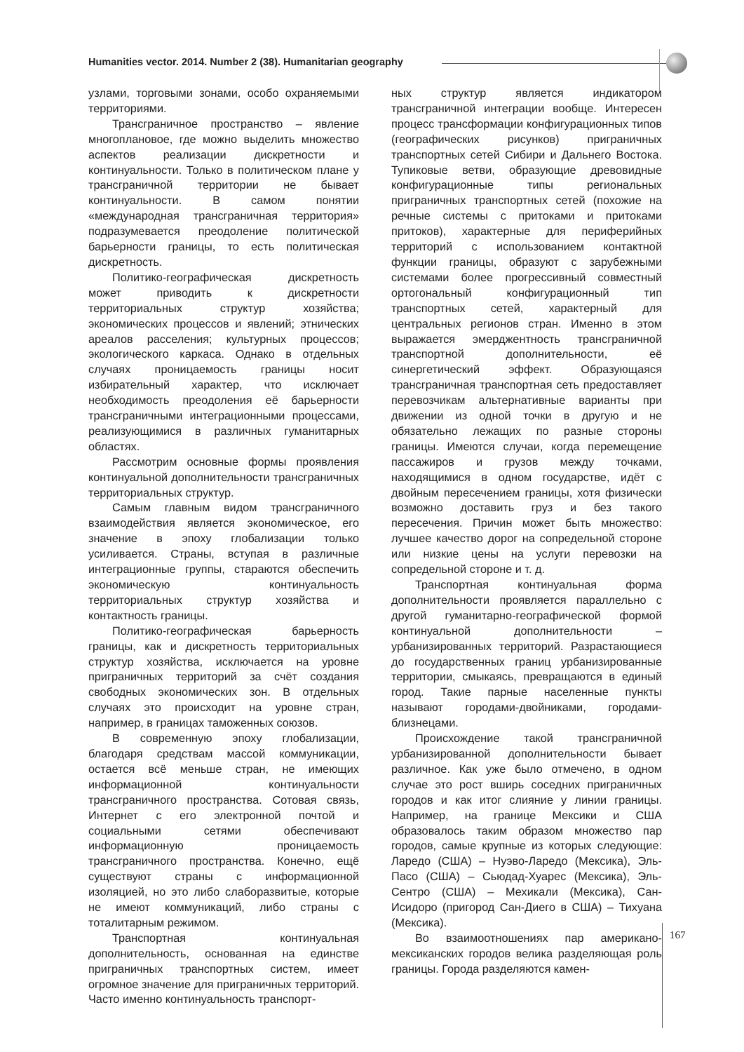Humanities vector. 2014. Number 2 (38). Humanitarian geography
узлами, торговыми зонами, особо охраняемыми территориями.
Трансграничное пространство – явление многоплановое, где можно выделить множество аспектов реализации дискретности и континуальности. Только в политическом плане у трансграничной территории не бывает континуальности. В самом понятии «международная трансграничная территория» подразумевается преодоление политической барьерности границы, то есть политическая дискретность.
Политико-географическая дискретность может приводить к дискретности территориальных структур хозяйства; экономических процессов и явлений; этнических ареалов расселения; культурных процессов; экологического каркаса. Однако в отдельных случаях проницаемость границы носит избирательный характер, что исключает необходимость преодоления её барьерности трансграничными интеграционными процессами, реализующимися в различных гуманитарных областях.
Рассмотрим основные формы проявления континуальной дополнительности трансграничных территориальных структур.
Самым главным видом трансграничного взаимодействия является экономическое, его значение в эпоху глобализации только усиливается. Страны, вступая в различные интеграционные группы, стараются обеспечить экономическую континуальность территориальных структур хозяйства и контактность границы.
Политико-географическая барьерность границы, как и дискретность территориальных структур хозяйства, исключается на уровне приграничных территорий за счёт создания свободных экономических зон. В отдельных случаях это происходит на уровне стран, например, в границах таможенных союзов.
В современную эпоху глобализации, благодаря средствам массой коммуникации, остается всё меньше стран, не имеющих информационной континуальности трансграничного пространства. Сотовая связь, Интернет с его электронной почтой и социальными сетями обеспечивают информационную проницаемость трансграничного пространства. Конечно, ещё существуют страны с информационной изоляцией, но это либо слаборазвитые, которые не имеют коммуникаций, либо страны с тоталитарным режимом.
Транспортная континуальная дополнительность, основанная на единстве приграничных транспортных систем, имеет огромное значение для приграничных территорий. Часто именно континуальность транспорт-
ных структур является индикатором трансграничной интеграции вообще. Интересен процесс трансформации конфигурационных типов (географических рисунков) приграничных транспортных сетей Сибири и Дальнего Востока. Тупиковые ветви, образующие древовидные конфигурационные типы региональных приграничных транспортных сетей (похожие на речные системы с притоками и притоками притоков), характерные для периферийных территорий с использованием контактной функции границы, образуют с зарубежными системами более прогрессивный совместный ортогональный конфигурационный тип транспортных сетей, характерный для центральных регионов стран. Именно в этом выражается эмерджентность трансграничной транспортной дополнительности, её синергетический эффект. Образующаяся трансграничная транспортная сеть предоставляет перевозчикам альтернативные варианты при движении из одной точки в другую и не обязательно лежащих по разные стороны границы. Имеются случаи, когда перемещение пассажиров и грузов между точками, находящимися в одном государстве, идёт с двойным пересечением границы, хотя физически возможно доставить груз и без такого пересечения. Причин может быть множество: лучшее качество дорог на сопредельной стороне или низкие цены на услуги перевозки на сопредельной стороне и т. д.
Транспортная континуальная форма дополнительности проявляется параллельно с другой гуманитарно-географической формой континуальной дополнительности – урбанизированных территорий. Разрастающиеся до государственных границ урбанизированные территории, смыкаясь, превращаются в единый город. Такие парные населенные пункты называют городами-двойниками, городами-близнецами.
Происхождение такой трансграничной урбанизированной дополнительности бывает различное. Как уже было отмечено, в одном случае это рост вширь соседних приграничных городов и как итог слияние у линии границы. Например, на границе Мексики и США образовалось таким образом множество пар городов, самые крупные из которых следующие: Ларедо (США) – Нуэво-Ларедо (Мексика), Эль-Пасо (США) – Сьюдад-Хуарес (Мексика), Эль-Сентро (США) – Мехикали (Мексика), Сан-Исидоро (пригород Сан-Диего в США) – Тихуана (Мексика).
Во взаимоотношениях пар американо-мексиканских городов велика разделяющая роль границы. Города разделяются камен-
167